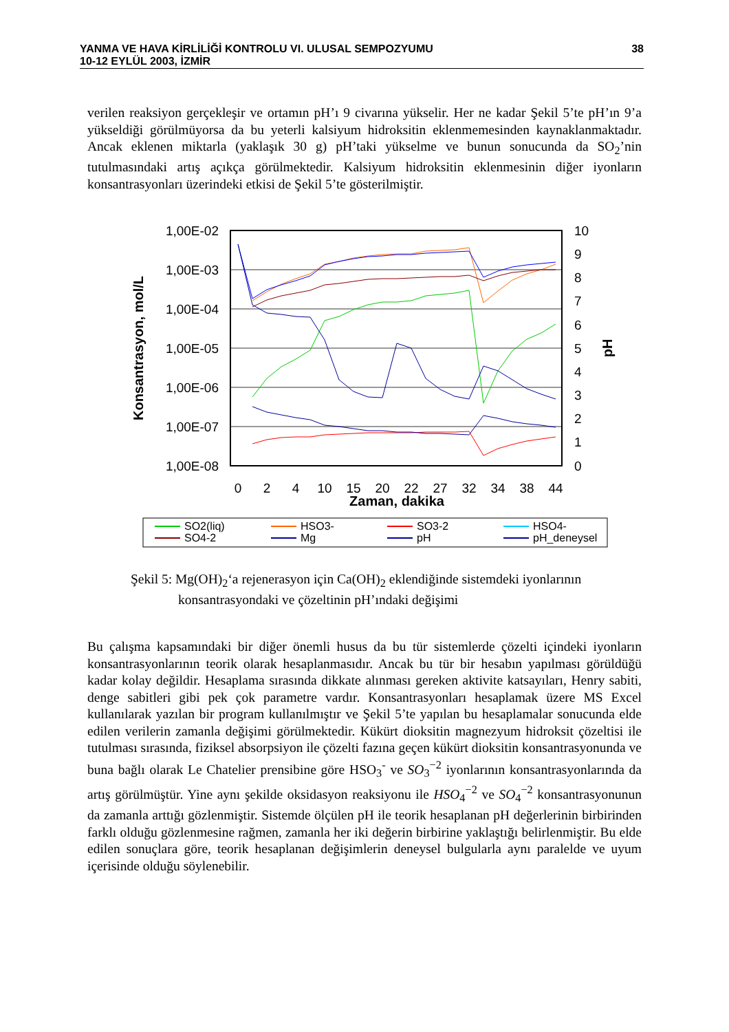YANMA VE HAVA KİRLİLİĞİ KONTROLU VI. ULUSAL SEMPOZYUMU
10-12 EYLÜL 2003, İZMİR
38
verilen reaksiyon gerçekleşir ve ortamın pH’ı 9 civarına yükselir. Her ne kadar Şekil 5’te pH’ın 9’a yükseldiği görülmüyorsa da bu yeterli kalsiyum hidroksitin eklenmemesinden kaynaklanmaktadır. Ancak eklenen miktarla (yaklaşık 30 g) pH’taki yükselme ve bunun sonucunda da SO<sub>2</sub>’nin tutulmasındaki artış açıkça görülmektedir. Kalsiyum hidroksitin eklenmesinin diğer iyonların konsantrasyonları üzerindeki etkisi de Şekil 5’te gösterilmiştir.
1,00E-02
1,00E-03
1,00E-04
1,00E-05
1,00E-06
1,00E-07
1,00E-08
10
9
8
7
6
5
4
3
2
1
0
Konsantrasyon, mol/L
pH
0
2
4
10
15
20
22
27
32
34
38
44
Zaman, dakika
SO2(liq)
HSO3-
SO3-2
HSO4-
SO4-2
Mg
pH
pH_deneysel
Şekil 5: Mg(OH)<sub>2</sub>‘a rejenerasyon için Ca(OH)<sub>2</sub> eklendiğinde sistemdeki iyonlarının
konsantrasyondaki ve çözeltinin pH’ındaki değişimi
Bu çalışma kapsamındaki bir diğer önemli husus da bu tür sistemlerde çözelti içindeki iyonların konsantrasyonlarının teorik olarak hesaplanmasıdır. Ancak bu tür bir hesabın yapılması görüldüğü kadar kolay değildir. Hesaplama sırasında dikkate alınması gereken aktivite katsayıları, Henry sabiti, denge sabitleri gibi pek çok parametre vardır. Konsantrasyonları hesaplamak üzere MS Excel kullanılarak yazılan bir program kullanılmıştır ve Şekil 5’te yapılan bu hesaplamalar sonucunda elde edilen verilerin zamanla değişimi görülmektedir. Kükürt dioksitin magnezyum hidroksit çözeltisi ile tutulması sırasında, fiziksel absorpsiyon ile çözelti fazına geçen kükürt dioksitin konsantrasyonunda ve buna bağlı olarak Le Chatelier prensibine göre HSO<sub>3</sub><sup>-</sup> ve SO<sub>3</sub><sup>−2</sup> iyonlarının konsantrasyonlarında da artış görülmüştür. Yine aynı şekilde oksidasyon reaksiyonu ile HSO<sub>4</sub><sup>−2</sup> ve SO<sub>4</sub><sup>−2</sup> konsantrasyonunun da zamanla arttığı gözlenmiştir. Sistemde ölçülen pH ile teorik hesaplanan pH değerlerinin birbirinden farklı olduğu gözlenmesine rağmen, zamanla her iki değerin birbirine yaklaştığı belirlenmiştir. Bu elde edilen sonuçlara göre, teorik hesaplanan değişimlerin deneysel bulgularla aynı paralelde ve uyum içerisinde olduğu söylenebilir.